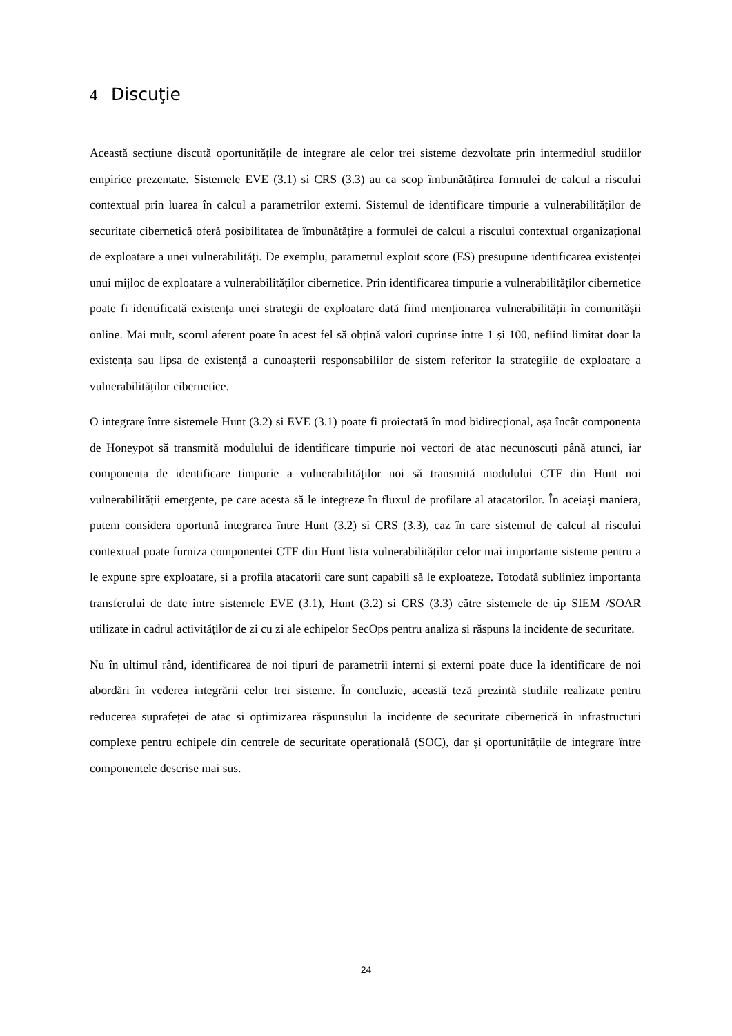4 Discuţie
Această secțiune discută oportunitățile de integrare ale celor trei sisteme dezvoltate prin intermediul studiilor empirice prezentate. Sistemele EVE (3.1) si CRS (3.3) au ca scop îmbunătățirea formulei de calcul a riscului contextual prin luarea în calcul a parametrilor externi. Sistemul de identificare timpurie a vulnerabilităților de securitate cibernetică oferă posibilitatea de îmbunătățire a formulei de calcul a riscului contextual organizațional de exploatare a unei vulnerabilități. De exemplu, parametrul exploit score (ES) presupune identificarea existenței unui mijloc de exploatare a vulnerabilităților cibernetice. Prin identificarea timpurie a vulnerabilităților cibernetice poate fi identificată existența unei strategii de exploatare dată fiind menționarea vulnerabilității în comunitășii online. Mai mult, scorul aferent poate în acest fel să obțină valori cuprinse între 1 și 100, nefiind limitat doar la existența sau lipsa de existență a cunoașterii responsabililor de sistem referitor la strategiile de exploatare a vulnerabilităților cibernetice.
O integrare între sistemele Hunt (3.2) si EVE (3.1) poate fi proiectată în mod bidirecțional, așa încât componenta de Honeypot să transmită modulului de identificare timpurie noi vectori de atac necunoscuți până atunci, iar componenta de identificare timpurie a vulnerabilităților noi să transmită modulului CTF din Hunt noi vulnerabilității emergente, pe care acesta să le integreze în fluxul de profilare al atacatorilor. În aceiași maniera, putem considera oportună integrarea între Hunt (3.2) si CRS (3.3), caz în care sistemul de calcul al riscului contextual poate furniza componentei CTF din Hunt lista vulnerabilităților celor mai importante sisteme pentru a le expune spre exploatare, si a profila atacatorii care sunt capabili să le exploateze. Totodată subliniez importanta transferului de date intre sistemele EVE (3.1), Hunt (3.2) si CRS (3.3) către sistemele de tip SIEM /SOAR utilizate in cadrul activităților de zi cu zi ale echipelor SecOps pentru analiza si răspuns la incidente de securitate.
Nu în ultimul rând, identificarea de noi tipuri de parametrii interni și externi poate duce la identificare de noi abordări în vederea integrării celor trei sisteme. În concluzie, această teză prezintă studiile realizate pentru reducerea suprafeței de atac si optimizarea răspunsului la incidente de securitate cibernetică în infrastructuri complexe pentru echipele din centrele de securitate operațională (SOC), dar și oportunitățile de integrare între componentele descrise mai sus.
24